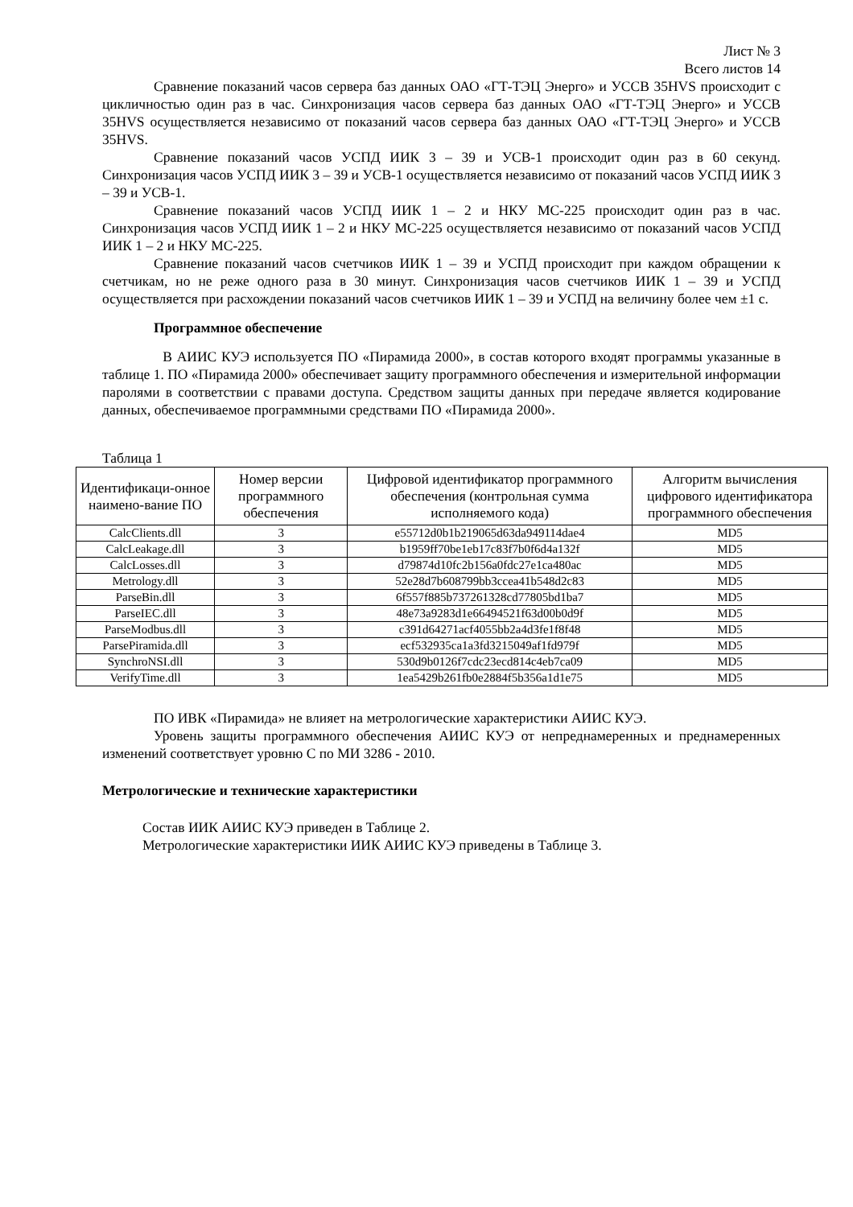Лист № 3
Всего листов 14
Сравнение показаний часов сервера баз данных ОАО «ГТ-ТЭЦ Энерго» и УССВ 35HVS происходит с цикличностью один раз в час. Синхронизация часов сервера баз данных ОАО «ГТ-ТЭЦ Энерго» и УССВ 35HVS осуществляется независимо от показаний часов сервера баз данных ОАО «ГТ-ТЭЦ Энерго» и УССВ 35HVS.
Сравнение показаний часов УСПД ИИК 3 – 39 и УСВ-1 происходит один раз в 60 секунд. Синхронизация часов УСПД ИИК 3 – 39 и УСВ-1 осуществляется независимо от показаний часов УСПД ИИК 3 – 39 и УСВ-1.
Сравнение показаний часов УСПД ИИК 1 – 2 и НКУ МС-225 происходит один раз в час. Синхронизация часов УСПД ИИК 1 – 2 и НКУ МС-225 осуществляется независимо от показаний часов УСПД ИИК 1 – 2 и НКУ МС-225.
Сравнение показаний часов счетчиков ИИК 1 – 39 и УСПД происходит при каждом обращении к счетчикам, но не реже одного раза в 30 минут. Синхронизация часов счетчиков ИИК 1 – 39 и УСПД осуществляется при расхождении показаний часов счетчиков ИИК 1 – 39 и УСПД на величину более чем ±1 с.
Программное обеспечение
В АИИС КУЭ используется ПО «Пирамида 2000», в состав которого входят программы указанные в таблице 1. ПО «Пирамида 2000» обеспечивает защиту программного обеспечения и измерительной информации паролями в соответствии с правами доступа. Средством защиты данных при передаче является кодирование данных, обеспечиваемое программными средствами ПО «Пирамида 2000».
Таблица 1
| Идентификаци-онное наимено-вание ПО | Номер версии программного обеспечения | Цифровой идентификатор программного обеспечения (контрольная сумма исполняемого кода) | Алгоритм вычисления цифрового идентификатора программного обеспечения |
| --- | --- | --- | --- |
| CalcClients.dll | 3 | e55712d0b1b219065d63da949114dae4 | MD5 |
| CalcLeakage.dll | 3 | b1959ff70be1eb17c83f7b0f6d4a132f | MD5 |
| CalcLosses.dll | 3 | d79874d10fc2b156a0fdc27e1ca480ac | MD5 |
| Metrology.dll | 3 | 52e28d7b608799bb3ccea41b548d2c83 | MD5 |
| ParseBin.dll | 3 | 6f557f885b737261328cd77805bd1ba7 | MD5 |
| ParseIEC.dll | 3 | 48e73a9283d1e66494521f63d00b0d9f | MD5 |
| ParseModbus.dll | 3 | c391d64271acf4055bb2a4d3fe1f8f48 | MD5 |
| ParsePiramida.dll | 3 | ecf532935ca1a3fd3215049af1fd979f | MD5 |
| SynchroNSI.dll | 3 | 530d9b0126f7cdc23ecd814c4eb7ca09 | MD5 |
| VerifyTime.dll | 3 | 1ea5429b261fb0e2884f5b356a1d1e75 | MD5 |
ПО ИВК «Пирамида» не влияет на метрологические характеристики АИИС КУЭ.
Уровень защиты программного обеспечения АИИС КУЭ от непреднамеренных и преднамеренных изменений соответствует уровню С по МИ 3286 - 2010.
Метрологические и технические характеристики
Состав ИИК АИИС КУЭ приведен в Таблице 2.
Метрологические характеристики ИИК АИИС КУЭ приведены в Таблице 3.